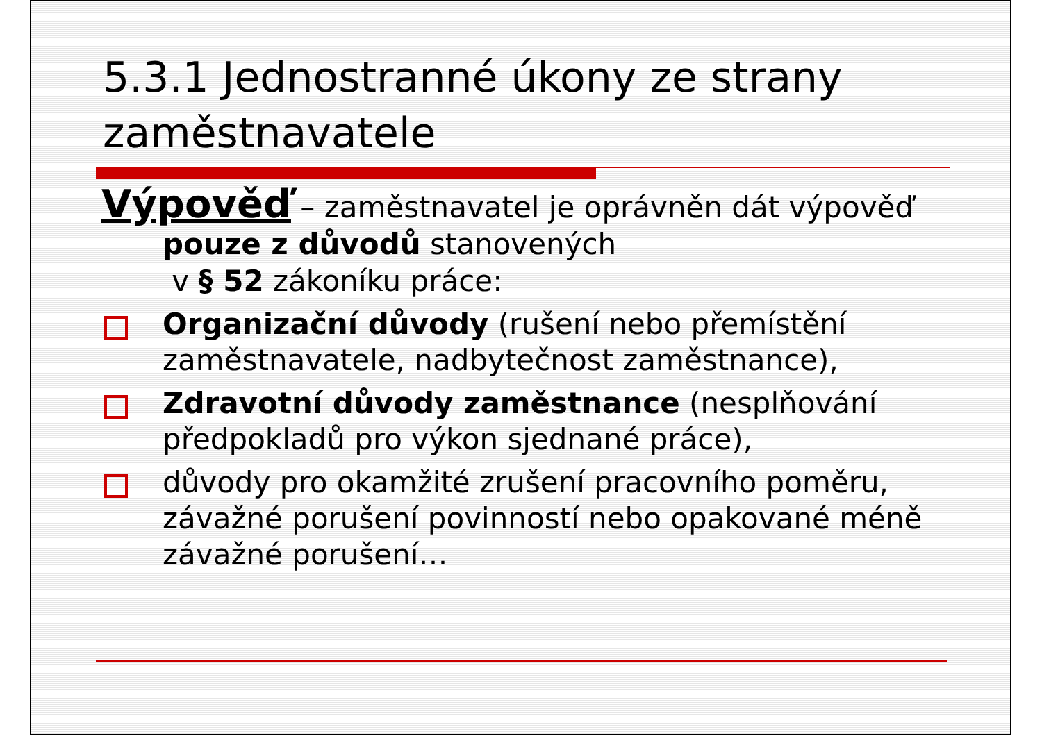5.3.1 Jednostranné úkony ze strany zaměstnavatele
Výpověď – zaměstnavatel je oprávněn dát výpověď pouze z důvodů stanovených
v § 52 zákoníku práce:
Organizační důvody (rušení nebo přemístění zaměstnavatele, nadbytečnost zaměstnance),
Zdravotní důvody zaměstnance (nesplňování předpokladů pro výkon sjednané práce),
důvody pro okamžité zrušení pracovního poměru, závažné porušení povinností nebo opakované méně závažné porušení…